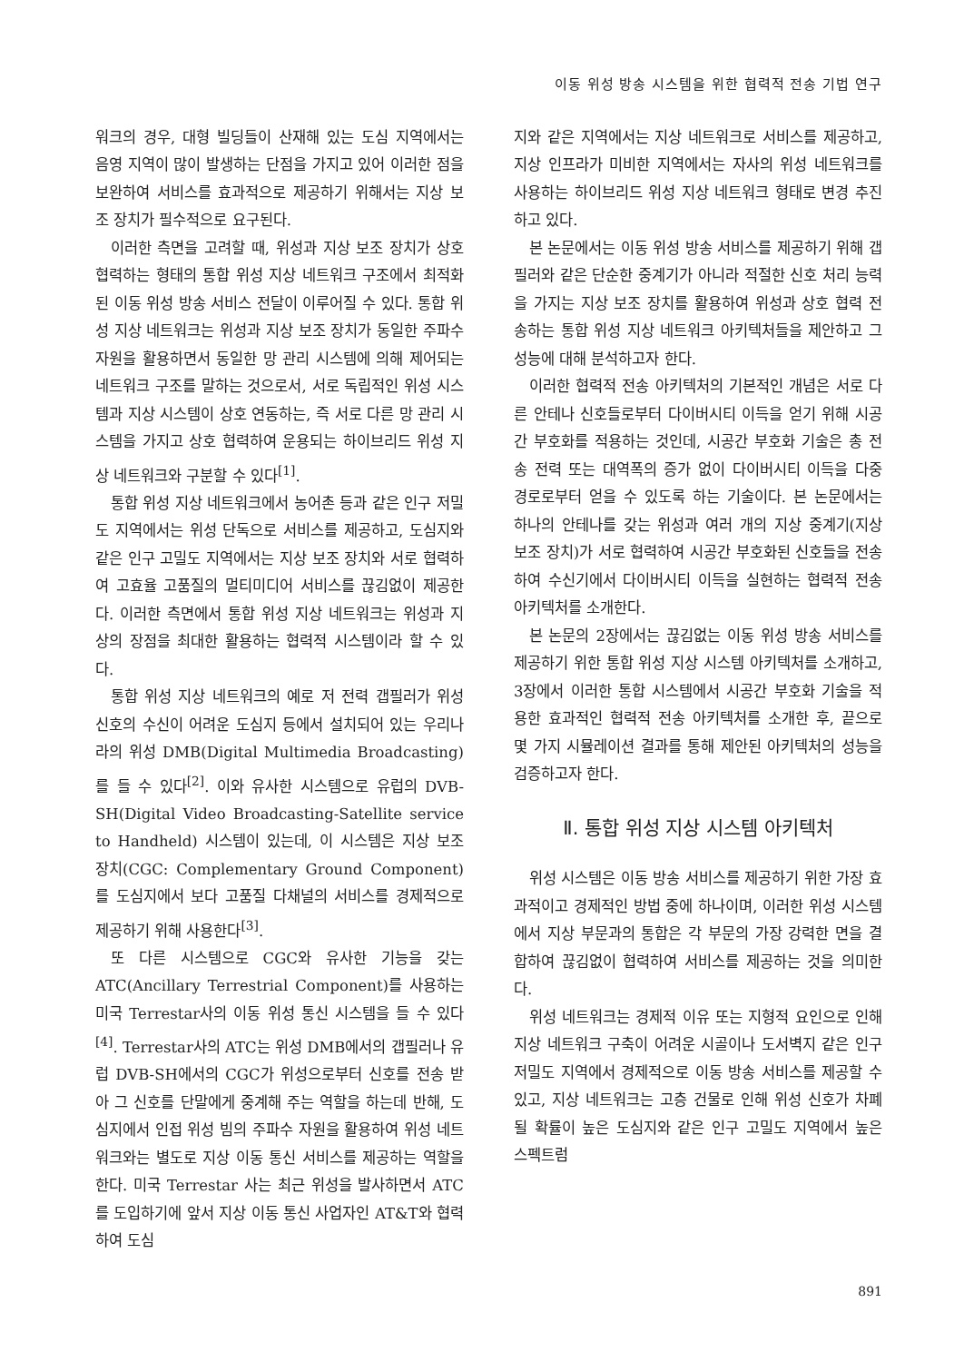이동 위성 방송 시스템을 위한 협력적 전송 기법 연구
워크의 경우, 대형 빌딩들이 산재해 있는 도심 지역에서는 음영 지역이 많이 발생하는 단점을 가지고 있어 이러한 점을 보완하여 서비스를 효과적으로 제공하기 위해서는 지상 보조 장치가 필수적으로 요구된다.
이러한 측면을 고려할 때, 위성과 지상 보조 장치가 상호 협력하는 형태의 통합 위성 지상 네트워크 구조에서 최적화된 이동 위성 방송 서비스 전달이 이루어질 수 있다. 통합 위성 지상 네트워크는 위성과 지상 보조 장치가 동일한 주파수 자원을 활용하면서 동일한 망 관리 시스템에 의해 제어되는 네트워크 구조를 말하는 것으로서, 서로 독립적인 위성 시스템과 지상 시스템이 상호 연동하는, 즉 서로 다른 망 관리 시스템을 가지고 상호 협력하여 운용되는 하이브리드 위성 지상 네트워크와 구분할 수 있다<sup>[1]</sup>.
통합 위성 지상 네트워크에서 농어촌 등과 같은 인구 저밀도 지역에서는 위성 단독으로 서비스를 제공하고, 도심지와 같은 인구 고밀도 지역에서는 지상 보조 장치와 서로 협력하여 고효율 고품질의 멀티미디어 서비스를 끊김없이 제공한다. 이러한 측면에서 통합 위성 지상 네트워크는 위성과 지상의 장점을 최대한 활용하는 협력적 시스템이라 할 수 있다.
통합 위성 지상 네트워크의 예로 저 전력 갭필러가 위성 신호의 수신이 어려운 도심지 등에서 설치되어 있는 우리나라의 위성 DMB(Digital Multimedia Broadcasting)를 들 수 있다<sup>[2]</sup>. 이와 유사한 시스템으로 유럽의 DVB-SH(Digital Video Broadcasting-Satellite service to Handheld) 시스템이 있는데, 이 시스템은 지상 보조 장치(CGC: Complementary Ground Component)를 도심지에서 보다 고품질 다채널의 서비스를 경제적으로 제공하기 위해 사용한다<sup>[3]</sup>.
또 다른 시스템으로 CGC와 유사한 기능을 갖는 ATC(Ancillary Terrestrial Component)를 사용하는 미국 Terrestar사의 이동 위성 통신 시스템을 들 수 있다<sup>[4]</sup>. Terrestar사의 ATC는 위성 DMB에서의 갭필러나 유럽 DVB-SH에서의 CGC가 위성으로부터 신호를 전송 받아 그 신호를 단말에게 중계해 주는 역할을 하는데 반해, 도심지에서 인접 위성 빔의 주파수 자원을 활용하여 위성 네트워크와는 별도로 지상 이동 통신 서비스를 제공하는 역할을 한다. 미국 Terrestar 사는 최근 위성을 발사하면서 ATC를 도입하기에 앞서 지상 이동 통신 사업자인 AT&T와 협력하여 도심
지와 같은 지역에서는 지상 네트워크로 서비스를 제공하고, 지상 인프라가 미비한 지역에서는 자사의 위성 네트워크를 사용하는 하이브리드 위성 지상 네트워크 형태로 변경 추진하고 있다.
본 논문에서는 이동 위성 방송 서비스를 제공하기 위해 갭필러와 같은 단순한 중계기가 아니라 적절한 신호 처리 능력을 가지는 지상 보조 장치를 활용하여 위성과 상호 협력 전송하는 통합 위성 지상 네트워크 아키텍처들을 제안하고 그 성능에 대해 분석하고자 한다.
이러한 협력적 전송 아키텍처의 기본적인 개념은 서로 다른 안테나 신호들로부터 다이버시티 이득을 얻기 위해 시공간 부호화를 적용하는 것인데, 시공간 부호화 기술은 총 전송 전력 또는 대역폭의 증가 없이 다이버시티 이득을 다중 경로로부터 얻을 수 있도록 하는 기술이다. 본 논문에서는 하나의 안테나를 갖는 위성과 여러 개의 지상 중계기(지상 보조 장치)가 서로 협력하여 시공간 부호화된 신호들을 전송하여 수신기에서 다이버시티 이득을 실현하는 협력적 전송 아키텍처를 소개한다.
본 논문의 2장에서는 끊김없는 이동 위성 방송 서비스를 제공하기 위한 통합 위성 지상 시스템 아키텍처를 소개하고, 3장에서 이러한 통합 시스템에서 시공간 부호화 기술을 적용한 효과적인 협력적 전송 아키텍처를 소개한 후, 끝으로 몇 가지 시뮬레이션 결과를 통해 제안된 아키텍처의 성능을 검증하고자 한다.
Ⅱ. 통합 위성 지상 시스템 아키텍처
위성 시스템은 이동 방송 서비스를 제공하기 위한 가장 효과적이고 경제적인 방법 중에 하나이며, 이러한 위성 시스템에서 지상 부문과의 통합은 각 부문의 가장 강력한 면을 결합하여 끊김없이 협력하여 서비스를 제공하는 것을 의미한다.
위성 네트워크는 경제적 이유 또는 지형적 요인으로 인해 지상 네트워크 구축이 어려운 시골이나 도서벽지 같은 인구 저밀도 지역에서 경제적으로 이동 방송 서비스를 제공할 수 있고, 지상 네트워크는 고층 건물로 인해 위성 신호가 차폐될 확률이 높은 도심지와 같은 인구 고밀도 지역에서 높은 스펙트럼
891